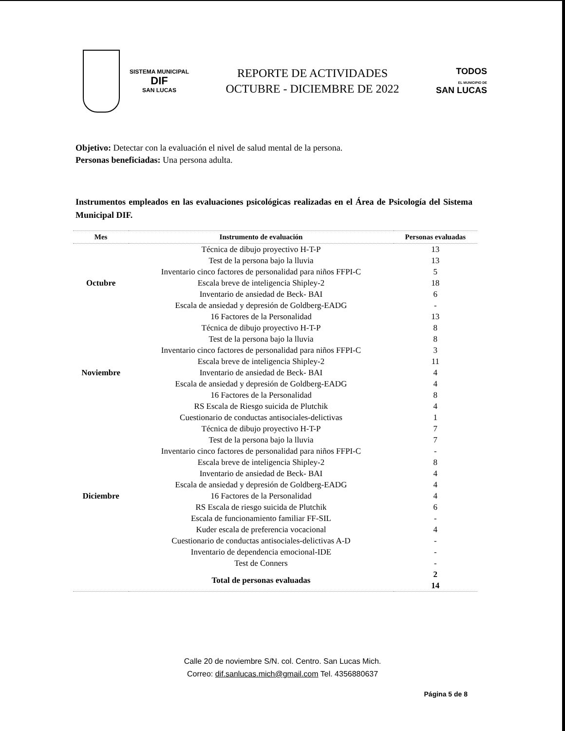SISTEMA MUNICIPAL
DIF
SAN LUCAS
REPORTE DE ACTIVIDADES
OCTUBRE - DICIEMBRE DE 2022
TODOS
EL MUNICIPIO DE
SAN LUCAS
Objetivo: Detectar con la evaluación el nivel de salud mental de la persona.
Personas beneficiadas: Una persona adulta.
Instrumentos empleados en las evaluaciones psicológicas realizadas en el Área de Psicología del Sistema Municipal DIF.
| Mes | Instrumento de evaluación | Personas evaluadas |
| --- | --- | --- |
| Octubre | Técnica de dibujo proyectivo H-T-P | 13 |
| | Test de la persona bajo la lluvia | 13 |
| | Inventario cinco factores de personalidad para niños FFPI-C | 5 |
| | Escala breve de inteligencia Shipley-2 | 18 |
| | Inventario de ansiedad de Beck- BAI | 6 |
| | Escala de ansiedad y depresión de Goldberg-EADG | - |
| | 16 Factores de la Personalidad | 13 |
| Noviembre | Técnica de dibujo proyectivo H-T-P | 8 |
| | Test de la persona bajo la lluvia | 8 |
| | Inventario cinco factores de personalidad para niños FFPI-C | 3 |
| | Escala breve de inteligencia Shipley-2 | 11 |
| | Inventario de ansiedad de Beck- BAI | 4 |
| | Escala de ansiedad y depresión de Goldberg-EADG | 4 |
| | 16 Factores de la Personalidad | 8 |
| | RS Escala de Riesgo suicida de Plutchik | 4 |
| | Cuestionario de conductas antisociales-delictivas | 1 |
| Diciembre | Técnica de dibujo proyectivo H-T-P | 7 |
| | Test de la persona bajo la lluvia | 7 |
| | Inventario cinco factores de personalidad para niños FFPI-C | - |
| | Escala breve de inteligencia Shipley-2 | 8 |
| | Inventario de ansiedad de Beck- BAI | 4 |
| | Escala de ansiedad y depresión de Goldberg-EADG | 4 |
| | 16 Factores de la Personalidad | 4 |
| | RS Escala de riesgo suicida de Plutchik | 6 |
| | Escala de funcionamiento familiar FF-SIL | - |
| | Kuder escala de preferencia vocacional | 4 |
| | Cuestionario de conductas antisociales-delictivas A-D | - |
| | Inventario de dependencia emocional-IDE | - |
| | Test de Conners | - |
| | Total de personas evaluadas | 2 14 |
Calle 20 de noviembre S/N. col. Centro. San Lucas Mich.
Correo: dif.sanlucas.mich@gmail.com Tel. 4356880637
Página 5 de 8